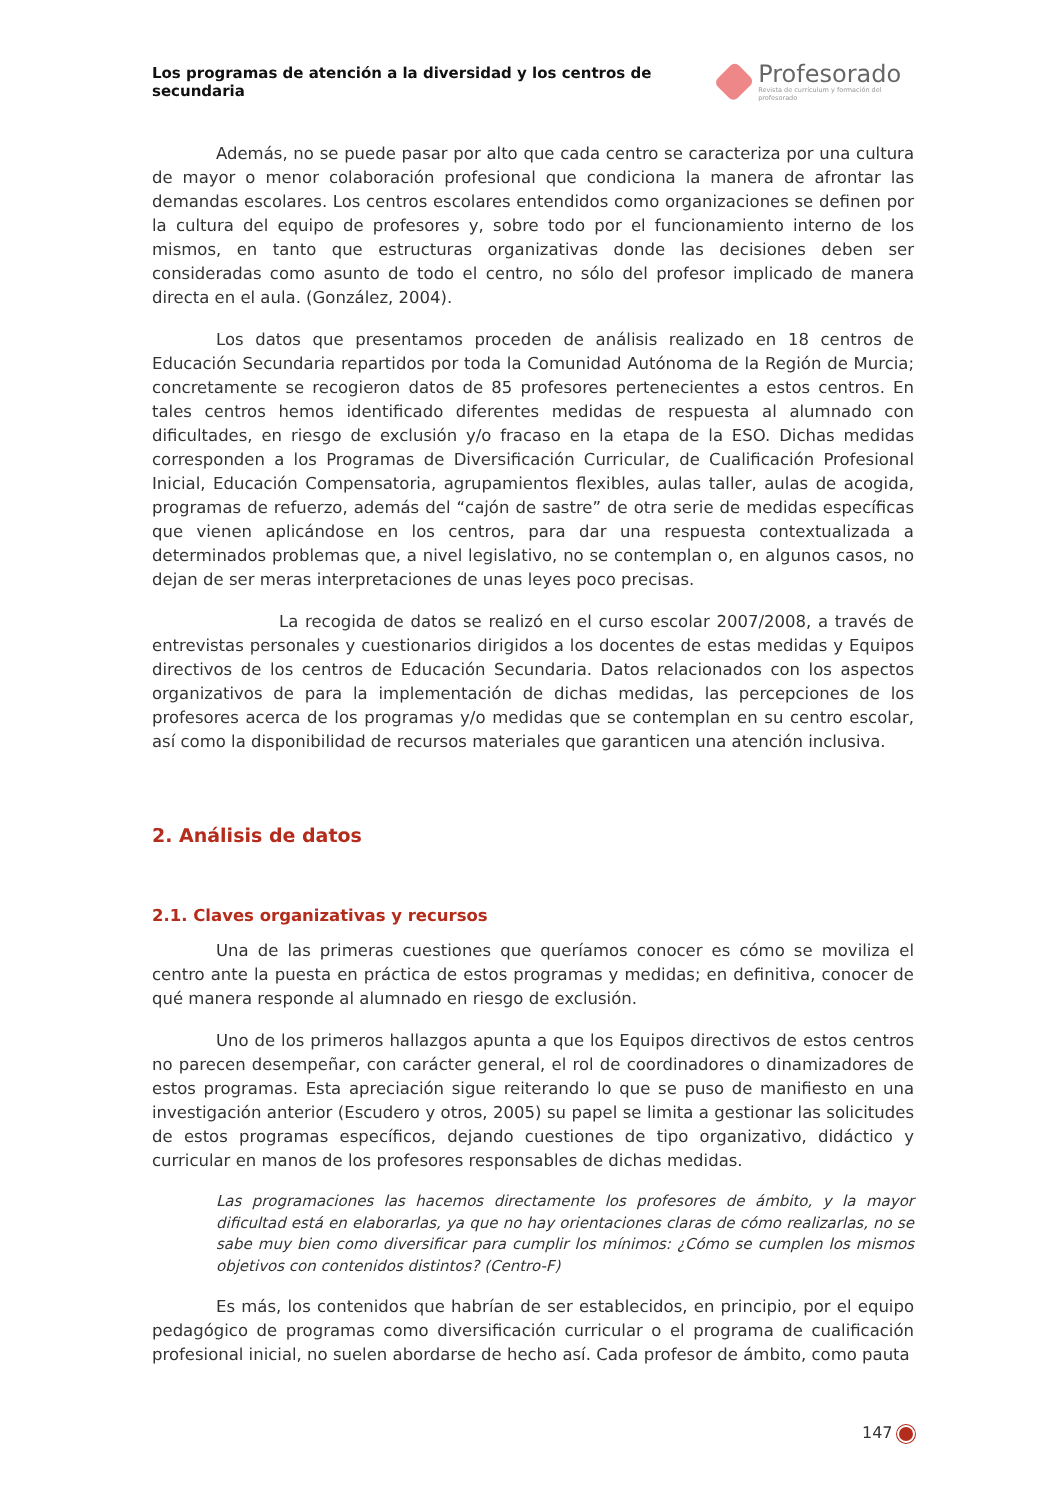Los programas de atención a la diversidad y los centros de secundaria
Profesorado
Revista de currículum y formación del profesorado
Además, no se puede pasar por alto que cada centro se caracteriza por una cultura de mayor o menor colaboración profesional que condiciona la manera de afrontar las demandas escolares. Los centros escolares entendidos como organizaciones se definen por la cultura del equipo de profesores y, sobre todo por el funcionamiento interno de los mismos, en tanto que estructuras organizativas donde las decisiones deben ser consideradas como asunto de todo el centro, no sólo del profesor implicado de manera directa en el aula. (González, 2004).
Los datos que presentamos proceden de análisis realizado en 18 centros de Educación Secundaria repartidos por toda la Comunidad Autónoma de la Región de Murcia; concretamente se recogieron datos de 85 profesores pertenecientes a estos centros. En tales centros hemos identificado diferentes medidas de respuesta al alumnado con dificultades, en riesgo de exclusión y/o fracaso en la etapa de la ESO. Dichas medidas corresponden a los Programas de Diversificación Curricular, de Cualificación Profesional Inicial, Educación Compensatoria, agrupamientos flexibles, aulas taller, aulas de acogida, programas de refuerzo, además del “cajón de sastre” de otra serie de medidas específicas que vienen aplicándose en los centros, para dar una respuesta contextualizada a determinados problemas que, a nivel legislativo, no se contemplan o, en algunos casos, no dejan de ser meras interpretaciones de unas leyes poco precisas.
La recogida de datos se realizó en el curso escolar 2007/2008, a través de entrevistas personales y cuestionarios dirigidos a los docentes de estas medidas y Equipos directivos de los centros de Educación Secundaria. Datos relacionados con los aspectos organizativos de para la implementación de dichas medidas, las percepciones de los profesores acerca de los programas y/o medidas que se contemplan en su centro escolar, así como la disponibilidad de recursos materiales que garanticen una atención inclusiva.
2. Análisis de datos
2.1. Claves organizativas y recursos
Una de las primeras cuestiones que queríamos conocer es cómo se moviliza el centro ante la puesta en práctica de estos programas y medidas; en definitiva, conocer de qué manera responde al alumnado en riesgo de exclusión.
Uno de los primeros hallazgos apunta a que los Equipos directivos de estos centros no parecen desempeñar, con carácter general, el rol de coordinadores o dinamizadores de estos programas. Esta apreciación sigue reiterando lo que se puso de manifiesto en una investigación anterior (Escudero y otros, 2005) su papel se limita a gestionar las solicitudes de estos programas específicos, dejando cuestiones de tipo organizativo, didáctico y curricular en manos de los profesores responsables de dichas medidas.
Las programaciones las hacemos directamente los profesores de ámbito, y la mayor dificultad está en elaborarlas, ya que no hay orientaciones claras de cómo realizarlas, no se sabe muy bien como diversificar para cumplir los mínimos: ¿Cómo se cumplen los mismos objetivos con contenidos distintos? (Centro-F)
Es más, los contenidos que habrían de ser establecidos, en principio, por el equipo pedagógico de programas como diversificación curricular o el programa de cualificación profesional inicial, no suelen abordarse de hecho así. Cada profesor de ámbito, como pauta
147